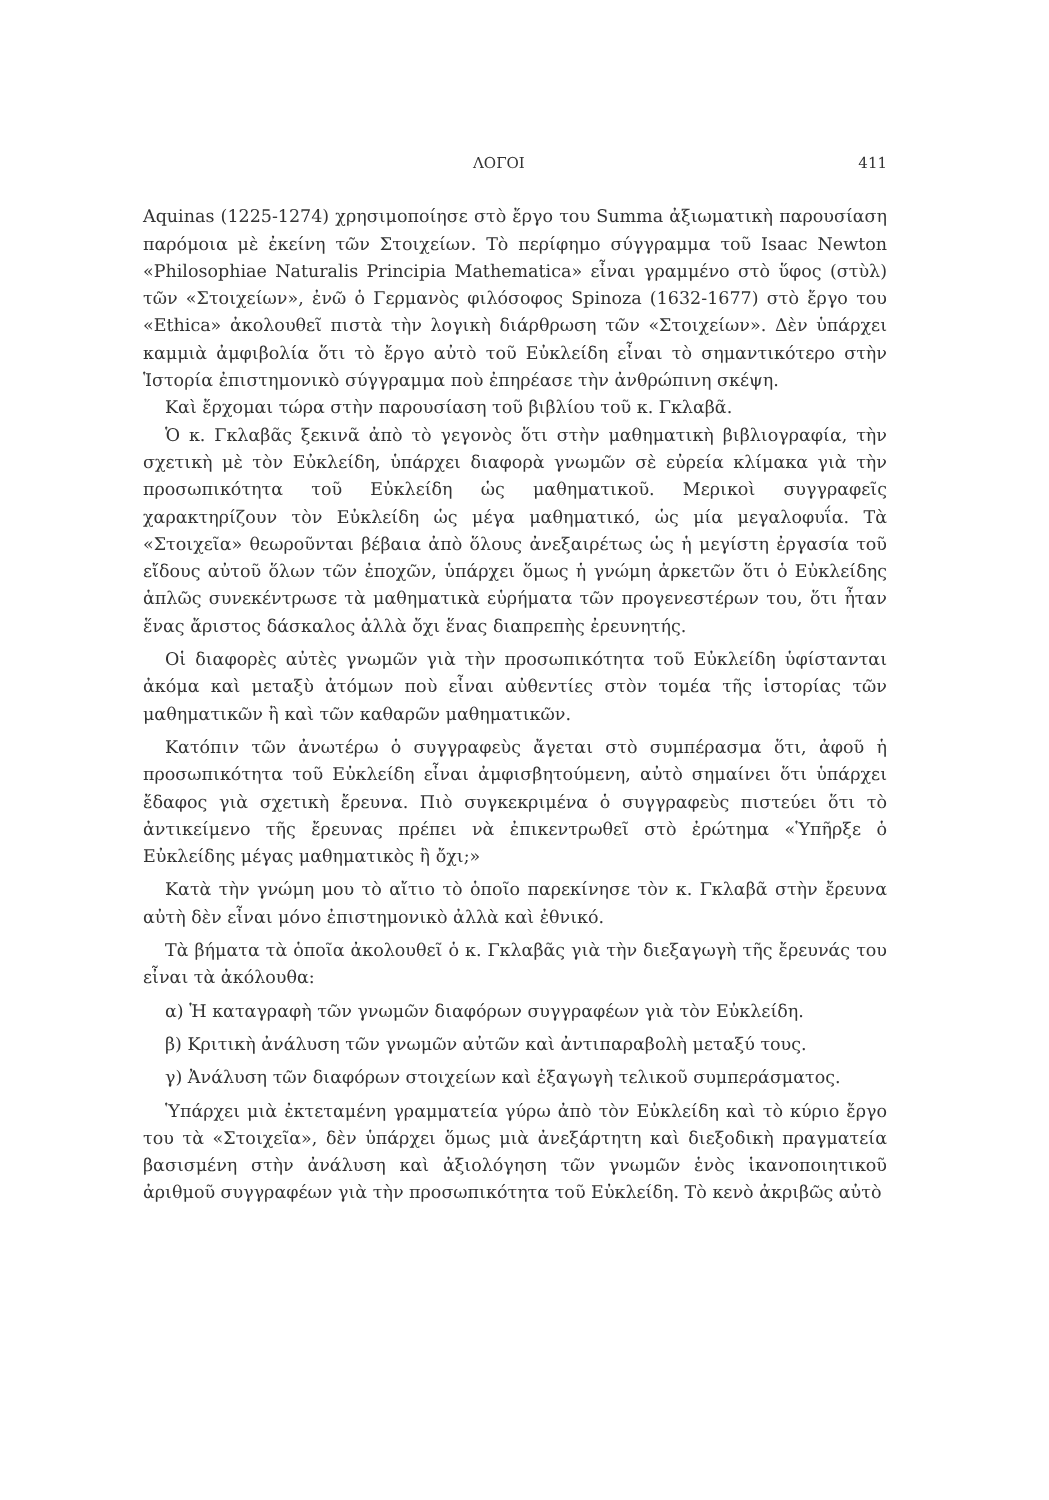ΛΟΓΟΙ 411
Aquinas (1225-1274) χρησιμοποίησε στὸ ἔργο του Summa ἀξιωματικὴ παρουσίαση παρόμοια μὲ ἐκείνη τῶν Στοιχείων. Τὸ περίφημο σύγγραμμα τοῦ Isaac Newton «Philosophiae Naturalis Principia Mathematica» εἶναι γραμμένο στὸ ὕφος (στὺλ) τῶν «Στοιχείων», ἐνῶ ὁ Γερμανὸς φιλόσοφος Spinoza (1632-1677) στὸ ἔργο του «Ethica» ἀκολουθεῖ πιστὰ τὴν λογικὴ διάρθρωση τῶν «Στοιχείων». Δὲν ὑπάρχει καμμιὰ ἀμφιβολία ὅτι τὸ ἔργο αὐτὸ τοῦ Εὐκλείδη εἶναι τὸ σημαντικότερο στὴν Ἱστορία ἐπιστημονικὸ σύγγραμμα ποὺ ἐπηρέασε τὴν ἀνθρώπινη σκέψη.
Καὶ ἔρχομαι τώρα στὴν παρουσίαση τοῦ βιβλίου τοῦ κ. Γκλαβᾶ.
Ὁ κ. Γκλαβᾶς ξεκινᾶ ἀπὸ τὸ γεγονὸς ὅτι στὴν μαθηματικὴ βιβλιογραφία, τὴν σχετικὴ μὲ τὸν Εὐκλείδη, ὑπάρχει διαφορὰ γνωμῶν σὲ εὐρεία κλίμακα γιὰ τὴν προσωπικότητα τοῦ Εὐκλείδη ὡς μαθηματικοῦ. Μερικοὶ συγγραφεῖς χαρακτηρίζουν τὸν Εὐκλείδη ὡς μέγα μαθηματικό, ὡς μία μεγαλοφυΐα. Τὰ «Στοιχεῖα» θεωροῦνται βέβαια ἀπὸ ὅλους ἀνεξαιρέτως ὡς ἡ μεγίστη ἐργασία τοῦ εἴδους αὐτοῦ ὅλων τῶν ἐποχῶν, ὑπάρχει ὅμως ἡ γνώμη ἀρκετῶν ὅτι ὁ Εὐκλείδης ἁπλῶς συνεκέντρωσε τὰ μαθηματικὰ εὑρήματα τῶν προγενεστέρων του, ὅτι ἦταν ἕνας ἄριστος δάσκαλος ἀλλὰ ὄχι ἕνας διαπρεπὴς ἐρευνητής.
Οἱ διαφορὲς αὐτὲς γνωμῶν γιὰ τὴν προσωπικότητα τοῦ Εὐκλείδη ὑφίστανται ἀκόμα καὶ μεταξὺ ἀτόμων ποὺ εἶναι αὐθεντίες στὸν τομέα τῆς ἱστορίας τῶν μαθηματικῶν ἢ καὶ τῶν καθαρῶν μαθηματικῶν.
Κατόπιν τῶν ἀνωτέρω ὁ συγγραφεὺς ἄγεται στὸ συμπέρασμα ὅτι, ἀφοῦ ἡ προσωπικότητα τοῦ Εὐκλείδη εἶναι ἀμφισβητούμενη, αὐτὸ σημαίνει ὅτι ὑπάρχει ἔδαφος γιὰ σχετικὴ ἔρευνα. Πιὸ συγκεκριμένα ὁ συγγραφεὺς πιστεύει ὅτι τὸ ἀντικείμενο τῆς ἔρευνας πρέπει νὰ ἐπικεντρωθεῖ στὸ ἐρώτημα «Ὑπῆρξε ὁ Εὐκλείδης μέγας μαθηματικὸς ἢ ὄχι;»
Κατὰ τὴν γνώμη μου τὸ αἴτιο τὸ ὁποῖο παρεκίνησε τὸν κ. Γκλαβᾶ στὴν ἔρευνα αὐτὴ δὲν εἶναι μόνο ἐπιστημονικὸ ἀλλὰ καὶ ἐθνικό.
Τὰ βήματα τὰ ὁποῖα ἀκολουθεῖ ὁ κ. Γκλαβᾶς γιὰ τὴν διεξαγωγὴ τῆς ἔρευνάς του εἶναι τὰ ἀκόλουθα:
α) Ἡ καταγραφὴ τῶν γνωμῶν διαφόρων συγγραφέων γιὰ τὸν Εὐκλείδη.
β) Κριτικὴ ἀνάλυση τῶν γνωμῶν αὐτῶν καὶ ἀντιπαραβολὴ μεταξύ τους.
γ) Ἀνάλυση τῶν διαφόρων στοιχείων καὶ ἐξαγωγὴ τελικοῦ συμπεράσματος.
Ὑπάρχει μιὰ ἐκτεταμένη γραμματεία γύρω ἀπὸ τὸν Εὐκλείδη καὶ τὸ κύριο ἔργο του τὰ «Στοιχεῖα», δὲν ὑπάρχει ὅμως μιὰ ἀνεξάρτητη καὶ διεξοδικὴ πραγματεία βασισμένη στὴν ἀνάλυση καὶ ἀξιολόγηση τῶν γνωμῶν ἑνὸς ἱκανοποιητικοῦ ἀριθμοῦ συγγραφέων γιὰ τὴν προσωπικότητα τοῦ Εὐκλείδη. Τὸ κενὸ ἀκριβῶς αὐτὸ